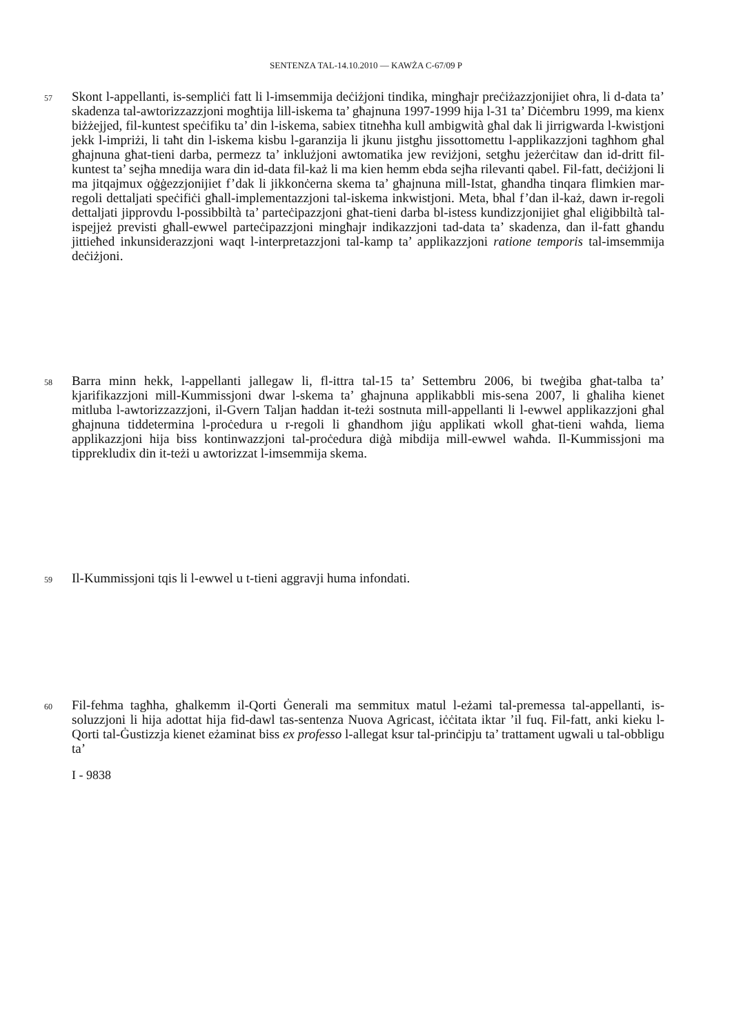SENTENZA TAL-14.10.2010 — KAWŻA C-67/09 P
57
Skont l-appellanti, is-sempliċi fatt li l-imsemmija deċiżjoni tindika, mingħajr preċiżazzjonijiet oħra, li d-data ta’ skadenza tal-awtorizzazzjoni mogħtija lill-iskema ta’ għajnuna 1997-1999 hija l-31 ta’ Diċembru 1999, ma kienx biżżejjed, fil-kuntest speċifiku ta’ din l-iskema, sabiex titneħħa kull ambigwità għal dak li jirrigwarda l-kwistjoni jekk l-impriżi, li taħt din l-iskema kisbu l-garanzija li jkunu jistgħu jissottomettu l-applikazzjoni tagħhom għal għajnuna għat-tieni darba, permezz ta’ inklużjoni awtomatika jew reviżjoni, setgħu jeżerċitaw dan id-dritt fil-kuntest ta’ sejħa mnedija wara din id-data fil-każ li ma kien hemm ebda sejħa rilevanti qabel. Fil-fatt, deċiżjoni li ma jitqajmux oġġezzjonijiet f’dak li jikkonċerna skema ta’ għajnuna mill-Istat, għandha tinqara flimkien mar-regoli dettaljati speċifiċi għall-implementazzjoni tal-iskema inkwistjoni. Meta, bħal f’dan il-każ, dawn ir-regoli dettaljati jipprovdu l-possibbiltà ta’ parteċipazzjoni għat-tieni darba bl-istess kundizzjonijiet għal eliġibbiltà tal-ispejjeż previsti għall-ewwel parteċipazzjoni mingħajr indikazzjoni tad-data ta’ skadenza, dan il-fatt għandu jittieħed inkunsiderazzjoni waqt l-interpretazzjoni tal-kamp ta’ applikazzjoni ratione temporis tal-imsemmija deċiżjoni.
58
Barra minn hekk, l-appellanti jallegaw li, fl-ittra tal-15 ta’ Settembru 2006, bi tweġiba għat-talba ta’ kjarifikazzjoni mill-Kummissjoni dwar l-skema ta’ għajnuna applikabbli mis-sena 2007, li għaliha kienet mitluba l-awtorizzazzjoni, il-Gvern Taljan ħaddan it-teżi sostnuta mill-appellanti li l-ewwel applikazzjoni għal għajnuna tiddetermina l-proċedura u r-regoli li għandhom jiġu applikati wkoll għat-tieni waħda, liema applikazzjoni hija biss kontinwazzjoni tal-proċedura diġà mibdija mill-ewwel waħda. Il-Kummissjoni ma tipprekludix din it-teżi u awtorizzat l-imsemmija skema.
59
Il-Kummissjoni tqis li l-ewwel u t-tieni aggravji huma infondati.
60
Fil-fehma tagħha, għalkemm il-Qorti Ġenerali ma semmitux matul l-eżami tal-premessa tal-appellanti, is-soluzzjoni li hija adottat hija fid-dawl tas-sentenza Nuova Agricast, iċċitata iktar ’il fuq. Fil-fatt, anki kieku l-Qorti tal-Ġustizzja kienet eżaminat biss ex professo l-allegat ksur tal-prinċipju ta’ trattament ugwali u tal-obbligu ta’
I - 9838